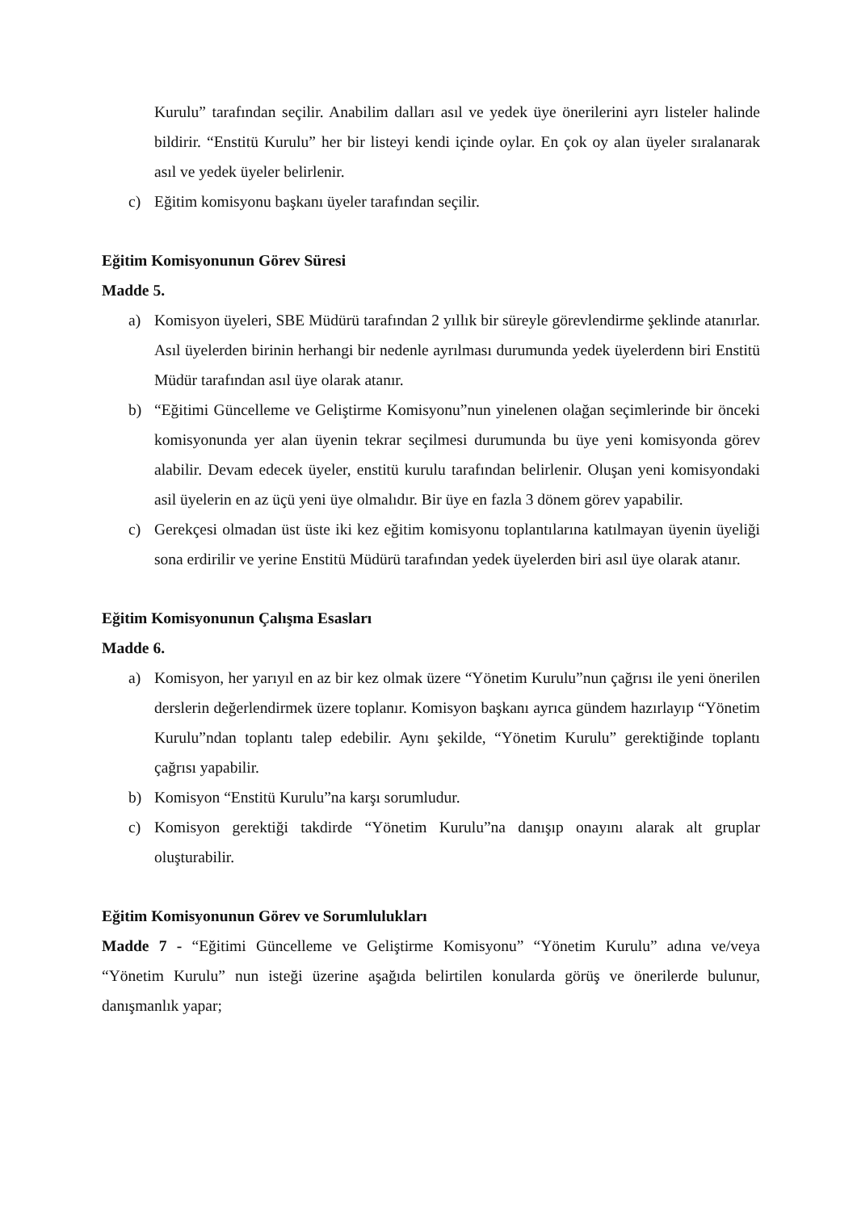Kurulu” tarafından seçilir. Anabilim dalları asıl ve yedek üye önerilerini ayrı listeler halinde bildirir. “Enstitü Kurulu” her bir listeyi kendi içinde oylar. En çok oy alan üyeler sıralanarak asıl ve yedek üyeler belirlenir.
c) Eğitim komisyonu başkanı üyeler tarafından seçilir.
Eğitim Komisyonunun Görev Süresi
Madde 5.
a) Komisyon üyeleri, SBE Müdürü tarafından 2 yıllık bir süreyle görevlendirme şeklinde atanırlar. Asıl üyelerden birinin herhangi bir nedenle ayrılması durumunda yedek üyelerdenn biri Enstitü Müdür tarafından asıl üye olarak atanır.
b) “Eğitimi Güncelleme ve Geliştirme Komisyonu”nun yinelenen olağan seçimlerinde bir önceki komisyonunda yer alan üyenin tekrar seçilmesi durumunda bu üye yeni komisyonda görev alabilir. Devam edecek üyeler, enstitü kurulu tarafından belirlenir. Oluşan yeni komisyondaki asil üyelerin en az üçü yeni üye olmalıdır. Bir üye en fazla 3 dönem görev yapabilir.
c) Gerekçesi olmadan üst üste iki kez eğitim komisyonu toplantılarına katılmayan üyenin üyeliği sona erdirilir ve yerine Enstitü Müdürü tarafından yedek üyelerden biri asıl üye olarak atanır.
Eğitim Komisyonunun Çalışma Esasları
Madde 6.
a) Komisyon, her yarıyıl en az bir kez olmak üzere “Yönetim Kurulu”nun çağrısı ile yeni önerilen derslerin değerlendirmek üzere toplanır. Komisyon başkanı ayrıca gündem hazırlayıp “Yönetim Kurulu”ndan toplantı talep edebilir. Aynı şekilde, “Yönetim Kurulu” gerektiğinde toplantı çağrısı yapabilir.
b) Komisyon “Enstitü Kurulu”na karşı sorumludur.
c) Komisyon gerektiği takdirde “Yönetim Kurulu”na danışıp onayını alarak alt gruplar oluşturabilir.
Eğitim Komisyonunun Görev ve Sorumlulukları
Madde 7 - “Eğitimi Güncelleme ve Geliştirme Komisyonu” “Yönetim Kurulu” adına ve/veya “Yönetim Kurulu” nun isteği üzerine aşağıda belirtilen konularda görüş ve önerilerde bulunur, danışmanlık yapar;